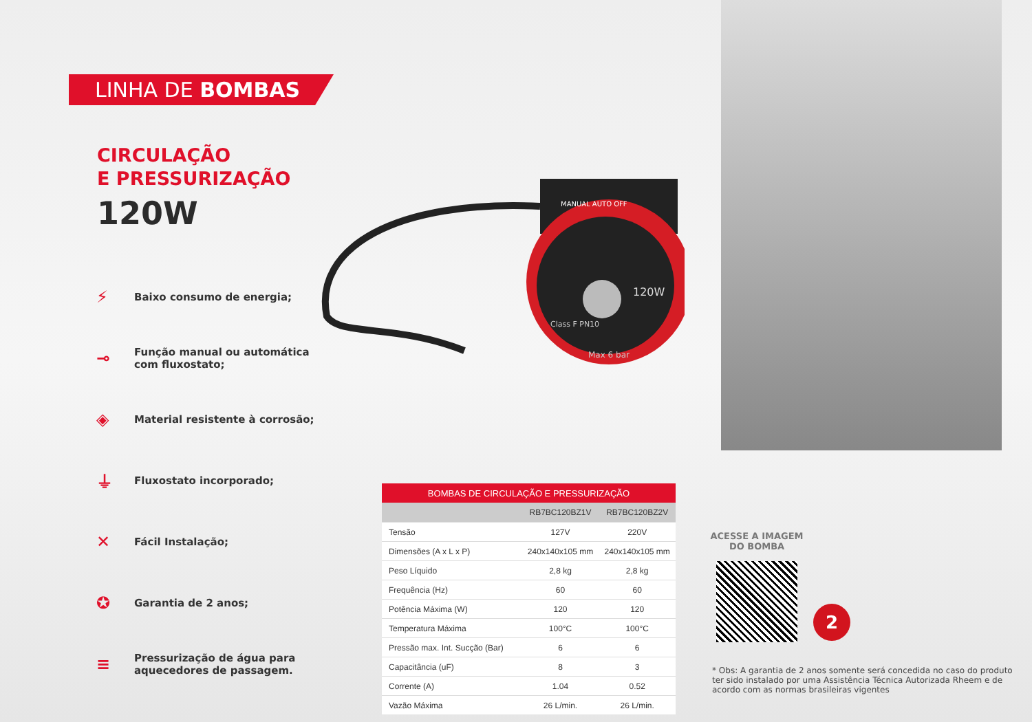LINHA DE BOMBAS
CIRCULAÇÃO
E PRESSURIZAÇÃO
120W
⚡ Baixo consumo de energia;
⊸ Função manual ou automática
com fluxostato;
◈ Material resistente à corrosão;
⏚ Fluxostato incorporado;
✕ Fácil Instalação;
✪ Garantia de 2 anos;
≡ Pressurização de água para
aquecedores de passagem.
MANUAL AUTO OFF
120W
Class F PN10
Max 6 bar
| BOMBAS DE CIRCULAÇÃO E PRESSURIZAÇÃO | | |
| --- | --- | --- |
| | RB7BC120BZ1V | RB7BC120BZ2V |
| Tensão | 127V | 220V |
| Dimensões (A x L x P) | 240x140x105 mm | 240x140x105 mm |
| Peso Líquido | 2,8 kg | 2,8 kg |
| Frequência (Hz) | 60 | 60 |
| Potência Máxima (W) | 120 | 120 |
| Temperatura Máxima | 100°C | 100°C |
| Pressão max. Int. Sucção (Bar) | 6 | 6 |
| Capacitância (uF) | 8 | 3 |
| Corrente (A) | 1.04 | 0.52 |
| Vazão Máxima | 26 L/min. | 26 L/min. |
ACESSE A IMAGEM
DO BOMBA
2
* Obs: A garantia de 2 anos somente será concedida no caso do produto ter sido instalado por uma Assistência Técnica Autorizada Rheem e de acordo com as normas brasileiras vigentes